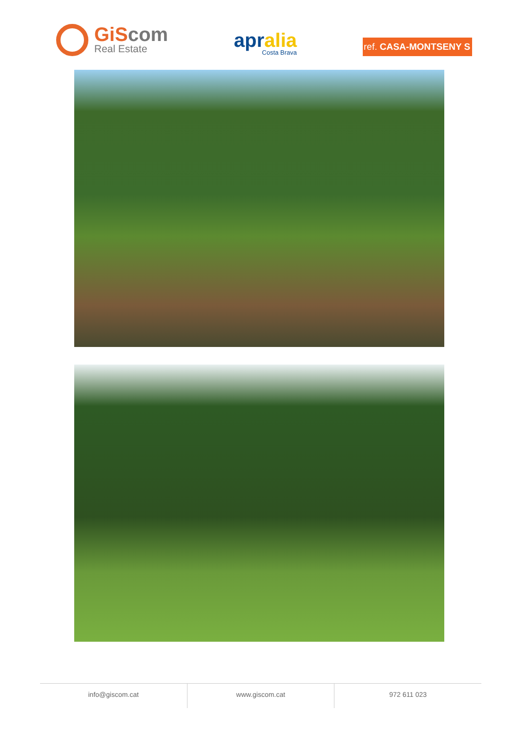GiScom
Real Estate
apralia
Costa Brava
ref. CASA-MONTSENY S
info@giscom.cat www.giscom.cat 972 611 023